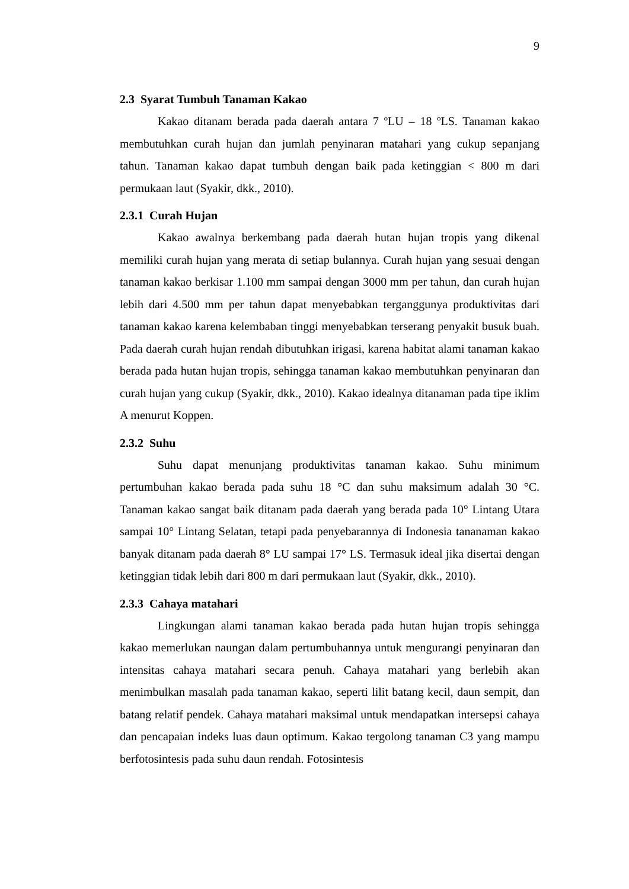9
2.3 Syarat Tumbuh Tanaman Kakao
Kakao ditanam berada pada daerah antara 7 ºLU – 18 ºLS. Tanaman kakao membutuhkan curah hujan dan jumlah penyinaran matahari yang cukup sepanjang tahun. Tanaman kakao dapat tumbuh dengan baik pada ketinggian < 800 m dari permukaan laut (Syakir, dkk., 2010).
2.3.1 Curah Hujan
Kakao awalnya berkembang pada daerah hutan hujan tropis yang dikenal memiliki curah hujan yang merata di setiap bulannya. Curah hujan yang sesuai dengan tanaman kakao berkisar 1.100 mm sampai dengan 3000 mm per tahun, dan curah hujan lebih dari 4.500 mm per tahun dapat menyebabkan terganggunya produktivitas dari tanaman kakao karena kelembaban tinggi menyebabkan terserang penyakit busuk buah. Pada daerah curah hujan rendah dibutuhkan irigasi, karena habitat alami tanaman kakao berada pada hutan hujan tropis, sehingga tanaman kakao membutuhkan penyinaran dan curah hujan yang cukup (Syakir, dkk., 2010). Kakao idealnya ditanaman pada tipe iklim A menurut Koppen.
2.3.2 Suhu
Suhu dapat menunjang produktivitas tanaman kakao. Suhu minimum pertumbuhan kakao berada pada suhu 18 °C dan suhu maksimum adalah 30 °C. Tanaman kakao sangat baik ditanam pada daerah yang berada pada 10° Lintang Utara sampai 10° Lintang Selatan, tetapi pada penyebarannya di Indonesia tananaman kakao banyak ditanam pada daerah 8° LU sampai 17° LS. Termasuk ideal jika disertai dengan ketinggian tidak lebih dari 800 m dari permukaan laut (Syakir, dkk., 2010).
2.3.3 Cahaya matahari
Lingkungan alami tanaman kakao berada pada hutan hujan tropis sehingga kakao memerlukan naungan dalam pertumbuhannya untuk mengurangi penyinaran dan intensitas cahaya matahari secara penuh. Cahaya matahari yang berlebih akan menimbulkan masalah pada tanaman kakao, seperti lilit batang kecil, daun sempit, dan batang relatif pendek. Cahaya matahari maksimal untuk mendapatkan intersepsi cahaya dan pencapaian indeks luas daun optimum. Kakao tergolong tanaman C3 yang mampu berfotosintesis pada suhu daun rendah. Fotosintesis